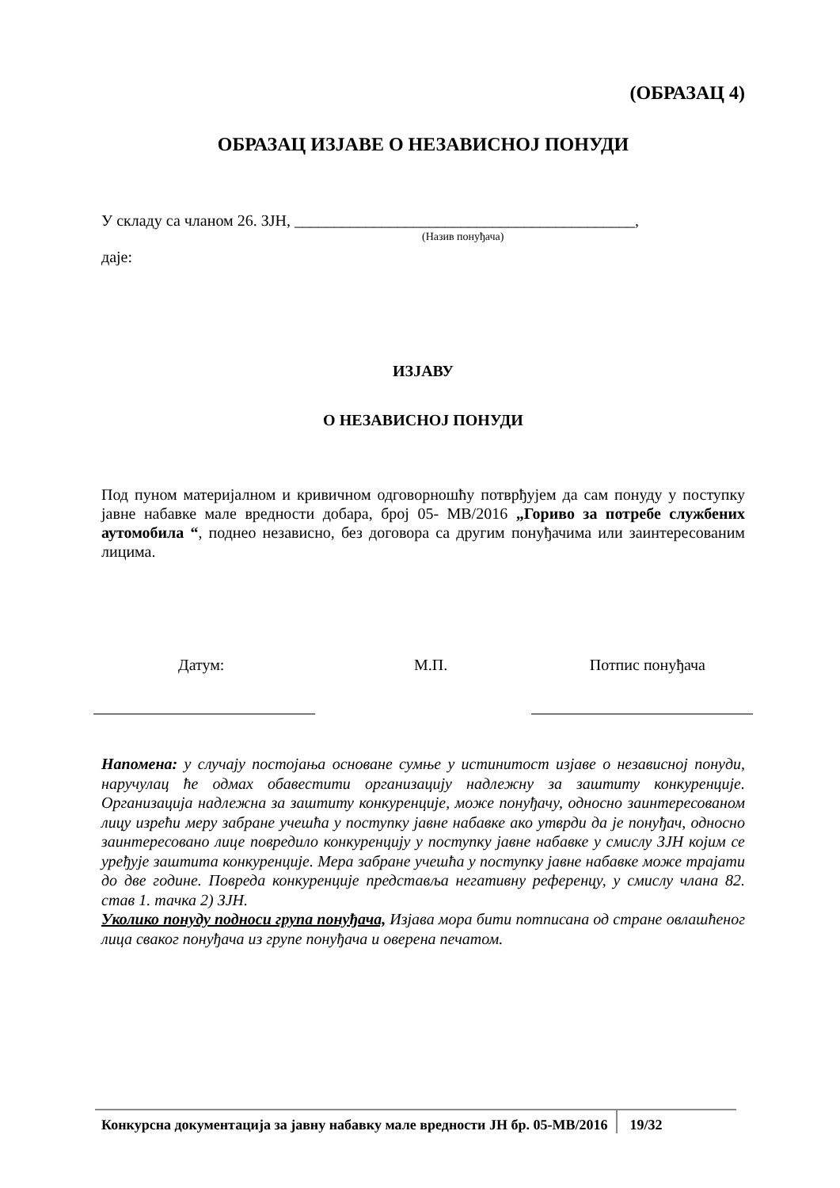(ОБРАЗАЦ 4)
ОБРАЗАЦ ИЗЈАВЕ О НЕЗАВИСНОЈ ПОНУДИ
У складу са чланом 26. ЗЈН, ___________________________________________,
(Назив понуђача)
даје:
ИЗЈАВУ
О НЕЗАВИСНОЈ ПОНУДИ
Под пуном материјалном и кривичном одговорношћу потврђујем да сам понуду у поступку јавне набавке мале вредности добара, број 05- МВ/2016 „Гориво за потребе службених аутомобила “, поднео независно, без договора са другим понуђачима или заинтересованим лицима.
Датум: М.П. Потпис понуђача
Напомена: у случају постојања основане сумње у истинитост изјаве о независној понуди, наручулац ће одмах обавестити организацију надлежну за заштиту конкуренције. Организација надлежна за заштиту конкуренције, може понуђачу, односно заинтересованом лицу изрећи меру забране учешћа у поступку јавне набавке ако утврди да је понуђач, односно заинтересовано лице повредило конкуренцију у поступку јавне набавке у смислу ЗЈН којим се уређује заштита конкуренције. Мера забране учешћа у поступку јавне набавке може трајати до две године. Повреда конкуренције представља негативну референцу, у смислу члана 82. став 1. тачка 2) ЗЈН.
Уколико понуду подноси група понуђача, Изјава мора бити потписана од стране овлашћеног лица сваког понуђача из групе понуђача и оверена печатом.
Конкурсна документација за јавну набавку мале вредности ЈН бр. 05-МВ/2016 19/32